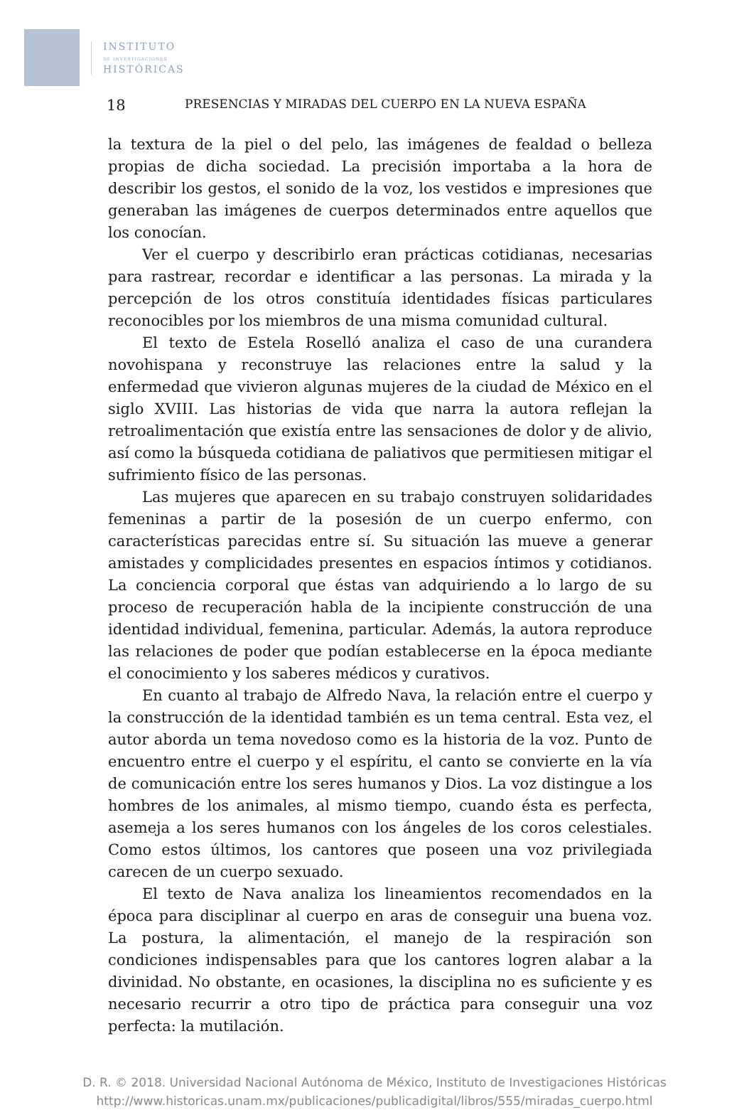INSTITUTO
DE INVESTIGACIONES
HISTÓRICAS
18 PRESENCIAS Y MIRADAS DEL CUERPO EN LA NUEVA ESPAÑA
la textura de la piel o del pelo, las imágenes de fealdad o belleza propias de dicha sociedad. La precisión importaba a la hora de describir los gestos, el sonido de la voz, los vestidos e impresiones que generaban las imágenes de cuerpos determinados entre aquellos que los conocían.
Ver el cuerpo y describirlo eran prácticas cotidianas, necesarias para rastrear, recordar e identificar a las personas. La mirada y la percepción de los otros constituía identidades físicas particulares reconocibles por los miembros de una misma comunidad cultural.
El texto de Estela Roselló analiza el caso de una curandera novohispana y reconstruye las relaciones entre la salud y la enfermedad que vivieron algunas mujeres de la ciudad de México en el siglo XVIII. Las historias de vida que narra la autora reflejan la retroalimentación que existía entre las sensaciones de dolor y de alivio, así como la búsqueda cotidiana de paliativos que permitiesen mitigar el sufrimiento físico de las personas.
Las mujeres que aparecen en su trabajo construyen solidaridades femeninas a partir de la posesión de un cuerpo enfermo, con características parecidas entre sí. Su situación las mueve a generar amistades y complicidades presentes en espacios íntimos y cotidianos. La conciencia corporal que éstas van adquiriendo a lo largo de su proceso de recuperación habla de la incipiente construcción de una identidad individual, femenina, particular. Además, la autora reproduce las relaciones de poder que podían establecerse en la época mediante el conocimiento y los saberes médicos y curativos.
En cuanto al trabajo de Alfredo Nava, la relación entre el cuerpo y la construcción de la identidad también es un tema central. Esta vez, el autor aborda un tema novedoso como es la historia de la voz. Punto de encuentro entre el cuerpo y el espíritu, el canto se convierte en la vía de comunicación entre los seres humanos y Dios. La voz distingue a los hombres de los animales, al mismo tiempo, cuando ésta es perfecta, asemeja a los seres humanos con los ángeles de los coros celestiales. Como estos últimos, los cantores que poseen una voz privilegiada carecen de un cuerpo sexuado.
El texto de Nava analiza los lineamientos recomendados en la época para disciplinar al cuerpo en aras de conseguir una buena voz. La postura, la alimentación, el manejo de la respiración son condiciones indispensables para que los cantores logren alabar a la divinidad. No obstante, en ocasiones, la disciplina no es suficiente y es necesario recurrir a otro tipo de práctica para conseguir una voz perfecta: la mutilación.
D. R. © 2018. Universidad Nacional Autónoma de México, Instituto de Investigaciones Históricas
http://www.historicas.unam.mx/publicaciones/publicadigital/libros/555/miradas_cuerpo.html